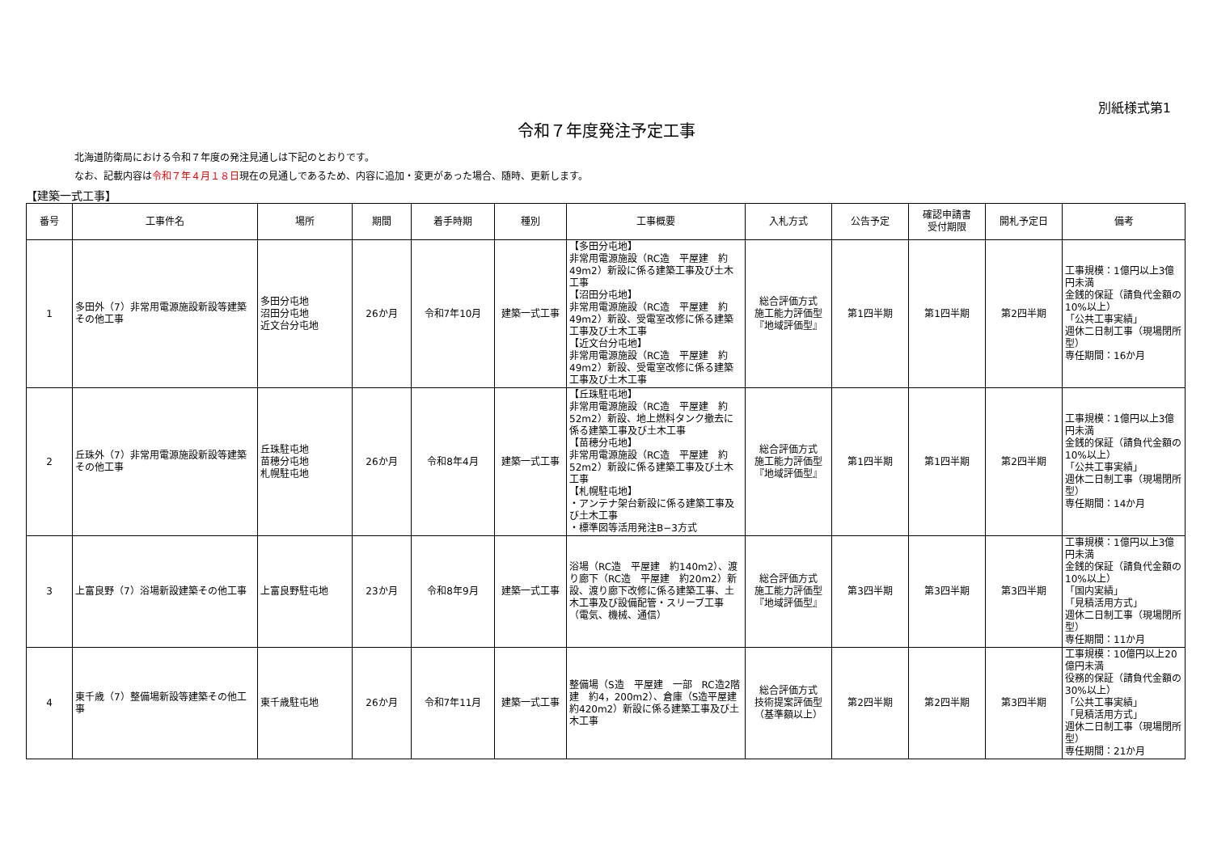別紙様式第1
令和７年度発注予定工事
北海道防衛局における令和７年度の発注見通しは下記のとおりです。
なお、記載内容は令和７年４月１８日現在の見通しであるため、内容に追加・変更があった場合、随時、更新します。
【建築一式工事】
| 番号 | 工事件名 | 場所 | 期間 | 着手時期 | 種別 | 工事概要 | 入札方式 | 公告予定 | 確認申請書 受付期限 | 開札予定日 | 備考 |
| --- | --- | --- | --- | --- | --- | --- | --- | --- | --- | --- | --- |
| 1 | 多田外（7）非常用電源施設新設等建築その他工事 | 多田分屯地 沼田分屯地 近文台分屯地 | 26か月 | 令和7年10月 | 建築一式工事 | 【多田分屯地】 非常用電源施設（RC造 平屋建 約49m2）新設に係る建築工事及び土木工事 【沼田分屯地】 非常用電源施設（RC造 平屋建 約49m2）新設、受電室改修に係る建築工事及び土木工事 【近文台分屯地】 非常用電源施設（RC造 平屋建 約49m2）新設、受電室改修に係る建築工事及び土木工事 | 総合評価方式 施工能力評価型 『地域評価型』 | 第1四半期 | 第1四半期 | 第2四半期 | 工事規模：1億円以上3億円未満 金銭的保証（請負代金額の10%以上） 「公共工事実績」 週休二日制工事（現場閉所型） 専任期間：16か月 |
| 2 | 丘珠外（7）非常用電源施設新設等建築その他工事 | 丘珠駐屯地 苗穂分屯地 札幌駐屯地 | 26か月 | 令和8年4月 | 建築一式工事 | 【丘珠駐屯地】 非常用電源施設（RC造 平屋建 約52m2）新設、地上燃料タンク撤去に係る建築工事及び土木工事 【苗穂分屯地】 非常用電源施設（RC造 平屋建 約52m2）新設に係る建築工事及び土木工事 【札幌駐屯地】 ・アンテナ架台新設に係る建築工事及び土木工事 ・標準図等活用発注B−3方式 | 総合評価方式 施工能力評価型 『地域評価型』 | 第1四半期 | 第1四半期 | 第2四半期 | 工事規模：1億円以上3億円未満 金銭的保証（請負代金額の10%以上） 「公共工事実績」 週休二日制工事（現場閉所型） 専任期間：14か月 |
| 3 | 上富良野（7）浴場新設建築その他工事 | 上富良野駐屯地 | 23か月 | 令和8年9月 | 建築一式工事 | 浴場（RC造 平屋建 約140m2）、渡り廊下（RC造 平屋建 約20m2）新設、渡り廊下改修に係る建築工事、土木工事及び設備配管・スリーブ工事（電気、機械、通信） | 総合評価方式 施工能力評価型 『地域評価型』 | 第3四半期 | 第3四半期 | 第3四半期 | 工事規模：1億円以上3億円未満 金銭的保証（請負代金額の10%以上） 「国内実績」 「見積活用方式」 週休二日制工事（現場閉所型） 専任期間：11か月 |
| 4 | 東千歳（7）整備場新設等建築その他工事 | 東千歳駐屯地 | 26か月 | 令和7年11月 | 建築一式工事 | 整備場（S造 平屋建 一部 RC造2階建 約4，200m2）、倉庫（S造平屋建 約420m2）新設に係る建築工事及び土木工事 | 総合評価方式 技術提案評価型 （基準額以上） | 第2四半期 | 第2四半期 | 第3四半期 | 工事規模：10億円以上20億円未満 役務的保証（請負代金額の30%以上） 「公共工事実績」 「見積活用方式」 週休二日制工事（現場閉所型） 専任期間：21か月 |